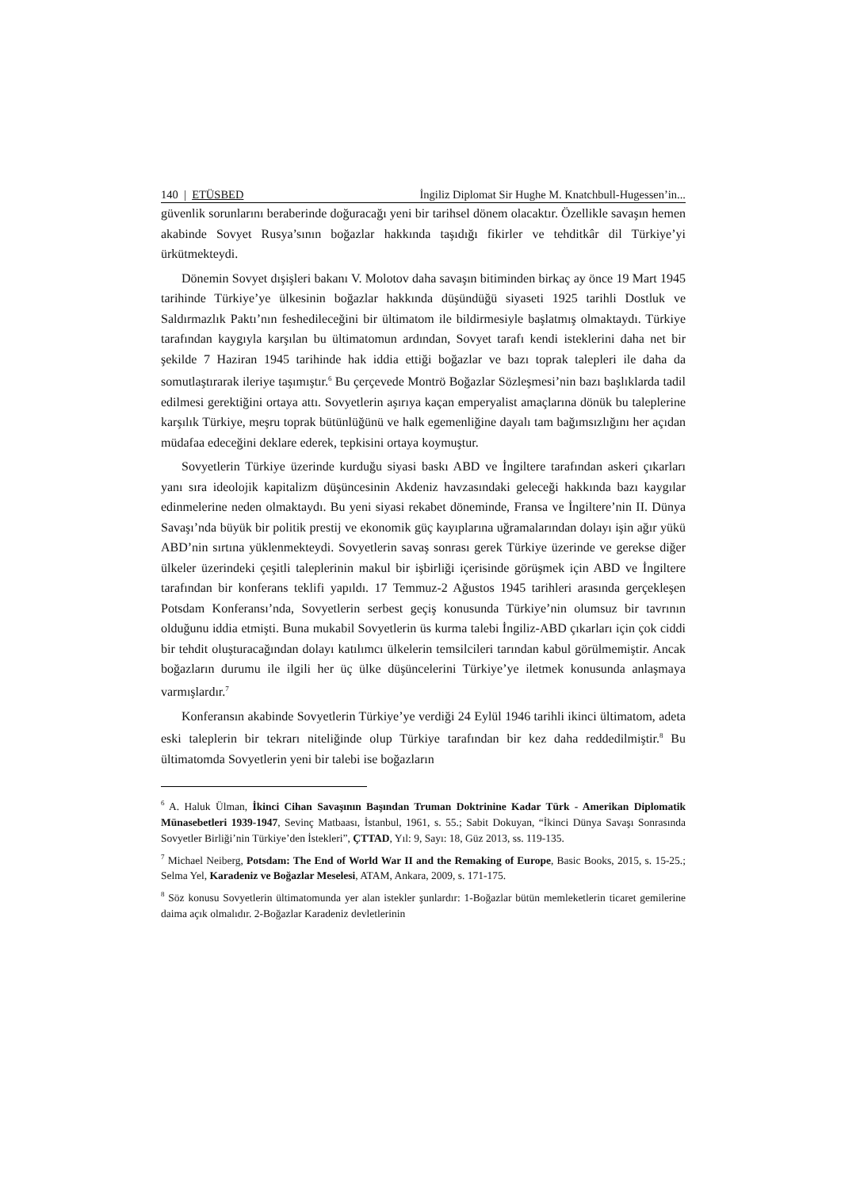140 | ETÜSBED İngiliz Diplomat Sir Hughe M. Knatchbull-Hugessen’in...
güvenlik sorunlarını beraberinde doğuracağı yeni bir tarihsel dönem olacaktır. Özellikle savaşın hemen akabinde Sovyet Rusya’sının boğazlar hakkında taşıdığı fikirler ve tehditkâr dil Türkiye’yi ürkütmekteydi.
Dönemin Sovyet dışişleri bakanı V. Molotov daha savaşın bitiminden birkaç ay önce 19 Mart 1945 tarihinde Türkiye’ye ülkesinin boğazlar hakkında düşündüğü siyaseti 1925 tarihli Dostluk ve Saldırmazlık Paktı’nın feshedileceğini bir ültimatom ile bildirmesiyle başlatmış olmaktaydı. Türkiye tarafından kaygıyla karşılan bu ültimatomun ardından, Sovyet tarafı kendi isteklerini daha net bir şekilde 7 Haziran 1945 tarihinde hak iddia ettiği boğazlar ve bazı toprak talepleri ile daha da somutlaştırarak ileriye taşımıştır.<sup>6</sup> Bu çerçevede Montrö Boğazlar Sözleşmesi’nin bazı başlıklarda tadil edilmesi gerektiğini ortaya attı. Sovyetlerin aşırıya kaçan emperyalist amaçlarına dönük bu taleplerine karşılık Türkiye, meşru toprak bütünlüğünü ve halk egemenliğine dayalı tam bağımsızlığını her açıdan müdafaa edeceğini deklare ederek, tepkisini ortaya koymuştur.
Sovyetlerin Türkiye üzerinde kurduğu siyasi baskı ABD ve İngiltere tarafından askeri çıkarları yanı sıra ideolojik kapitalizm düşüncesinin Akdeniz havzasındaki geleceği hakkında bazı kaygılar edinmelerine neden olmaktaydı. Bu yeni siyasi rekabet döneminde, Fransa ve İngiltere’nin II. Dünya Savaşı’nda büyük bir politik prestij ve ekonomik güç kayıplarına uğramalarından dolayı işin ağır yükü ABD’nin sırtına yüklenmekteydi. Sovyetlerin savaş sonrası gerek Türkiye üzerinde ve gerekse diğer ülkeler üzerindeki çeşitli taleplerinin makul bir işbirliği içerisinde görüşmek için ABD ve İngiltere tarafından bir konferans teklifi yapıldı. 17 Temmuz-2 Ağustos 1945 tarihleri arasında gerçekleşen Potsdam Konferansı’nda, Sovyetlerin serbest geçiş konusunda Türkiye’nin olumsuz bir tavrının olduğunu iddia etmişti. Buna mukabil Sovyetlerin üs kurma talebi İngiliz-ABD çıkarları için çok ciddi bir tehdit oluşturacağından dolayı katılımcı ülkelerin temsilcileri tarından kabul görülmemiştir. Ancak boğazların durumu ile ilgili her üç ülke düşüncelerini Türkiye’ye iletmek konusunda anlaşmaya varmışlardır.<sup>7</sup>
Konferansın akabinde Sovyetlerin Türkiye’ye verdiği 24 Eylül 1946 tarihli ikinci ültimatom, adeta eski taleplerin bir tekrarı niteliğinde olup Türkiye tarafından bir kez daha reddedilmiştir.<sup>8</sup> Bu ültimatomda Sovyetlerin yeni bir talebi ise boğazların
<sup>6</sup> A. Haluk Ülman, İkinci Cihan Savaşının Başından Truman Doktrinine Kadar Türk - Amerikan Diplomatik Münasebetleri 1939-1947, Sevinç Matbaası, İstanbul, 1961, s. 55.; Sabit Dokuyan, “İkinci Dünya Savaşı Sonrasında Sovyetler Birliği’nin Türkiye’den İstekleri”, ÇTTAD, Yıl: 9, Sayı: 18, Güz 2013, ss. 119-135.
<sup>7</sup> Michael Neiberg, Potsdam: The End of World War II and the Remaking of Europe, Basic Books, 2015, s. 15-25.; Selma Yel, Karadeniz ve Boğazlar Meselesi, ATAM, Ankara, 2009, s. 171-175.
<sup>8</sup> Söz konusu Sovyetlerin ültimatomunda yer alan istekler şunlardır: 1-Boğazlar bütün memleketlerin ticaret gemilerine daima açık olmalıdır. 2-Boğazlar Karadeniz devletlerinin